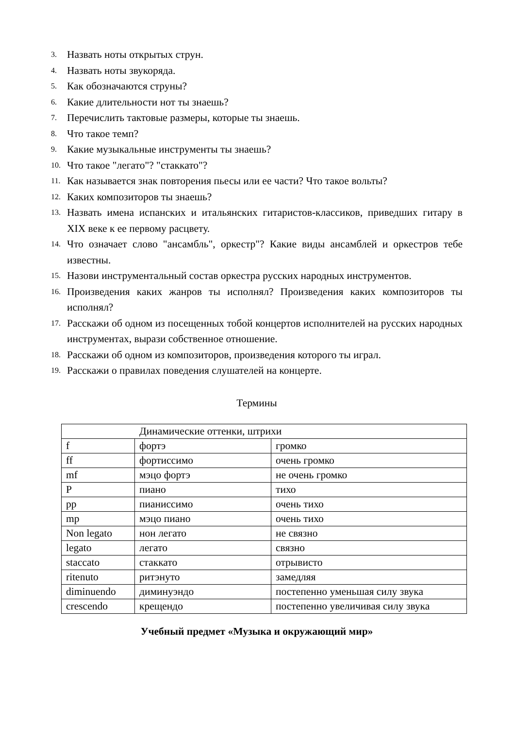3. Назвать ноты открытых струн.
4. Назвать ноты звукоряда.
5. Как обозначаются струны?
6. Какие длительности нот ты знаешь?
7. Перечислить тактовые размеры, которые ты знаешь.
8. Что такое темп?
9. Какие музыкальные инструменты ты знаешь?
10. Что такое "легато"? "стаккато"?
11. Как называется знак повторения пьесы или ее части? Что такое вольты?
12. Каких композиторов ты знаешь?
13. Назвать имена испанских и итальянских гитаристов-классиков, приведших гитару в XIX веке к ее первому расцвету.
14. Что означает слово "ансамбль", оркестр"? Какие виды ансамблей и оркестров тебе известны.
15. Назови инструментальный состав оркестра русских народных инструментов.
16. Произведения каких жанров ты исполнял? Произведения каких композиторов ты исполнял?
17. Расскажи об одном из посещенных тобой концертов исполнителей на русских народных инструментах, вырази собственное отношение.
18. Расскажи об одном из композиторов, произведения которого ты играл.
19. Расскажи о правилах поведения слушателей на концерте.
Термины
| Динамические оттенки, штрихи | | |
| f | фортэ | громко |
| ff | фортиссимо | очень громко |
| mf | мэцо фортэ | не очень громко |
| P | пиано | тихо |
| pp | пианиссимо | очень тихо |
| mp | мэцо пиано | очень тихо |
| Non legato | нон легато | не связно |
| legato | легато | связно |
| staccato | стаккато | отрывисто |
| ritenuto | ритэнуто | замедляя |
| diminuendo | диминуэндо | постепенно уменьшая силу звука |
| crescendo | крещендо | постепенно увеличивая силу звука |
Учебный предмет «Музыка и окружающий мир»